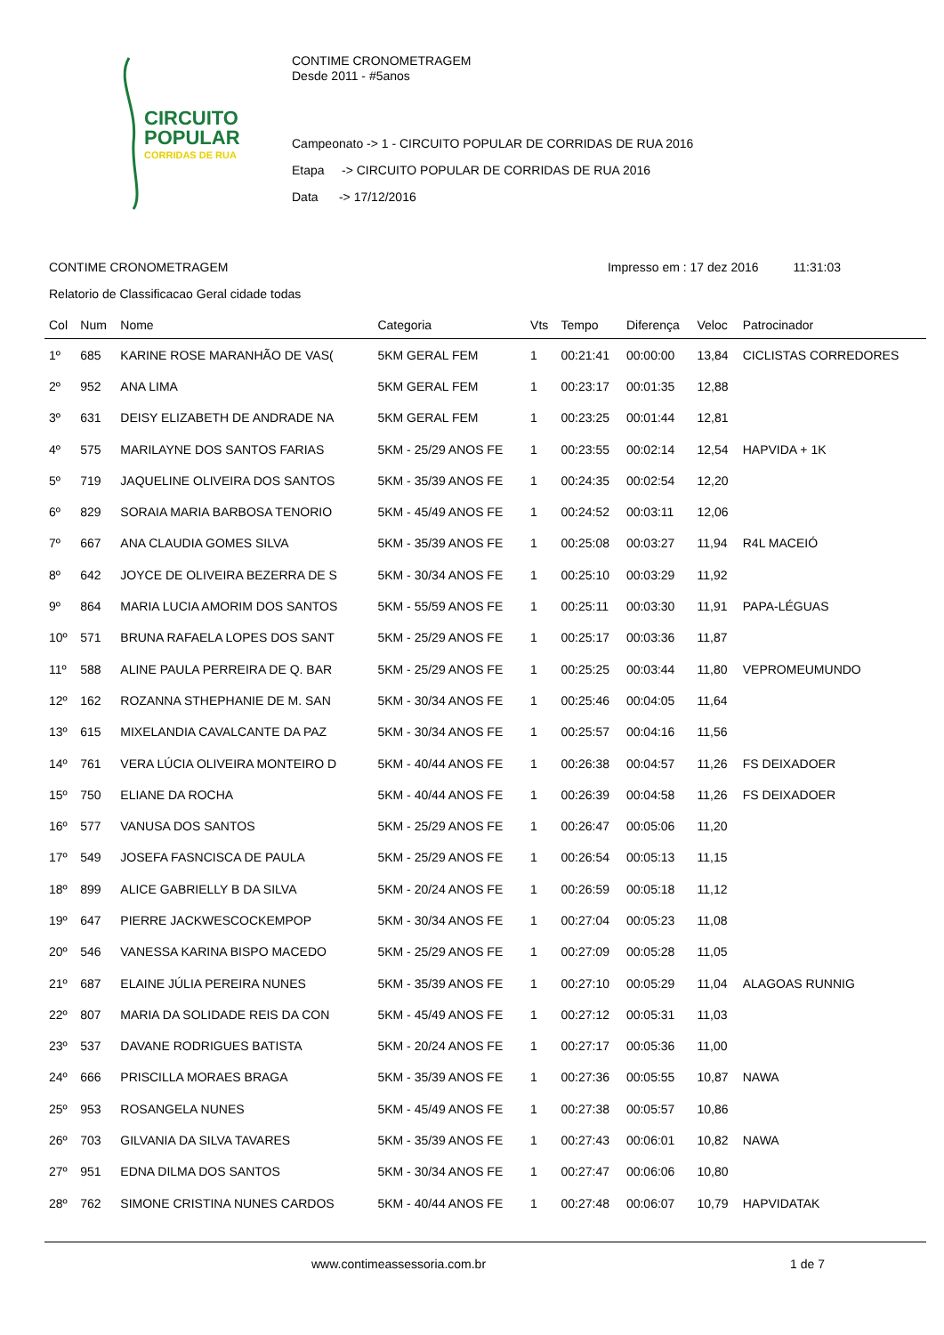CIRCUITO
POPULAR
CORRIDAS DE RUA
CONTIME CRONOMETRAGEM
Desde 2011 - #5anos
Campeonato -> 1 - CIRCUITO POPULAR DE CORRIDAS DE RUA 2016
Etapa -> CIRCUITO POPULAR DE CORRIDAS DE RUA 2016
Data -> 17/12/2016
CONTIME CRONOMETRAGEM Impresso em : 17 dez 2016 11:31:03
Relatorio de Classificacao Geral cidade todas
| Col | Num | Nome | Categoria | Vts | Tempo | Diferença | Veloc | Patrocinador |
| --- | --- | --- | --- | --- | --- | --- | --- | --- |
| 1º | 685 | KARINE ROSE MARANHÃO DE VAS( | 5KM GERAL FEM | 1 | 00:21:41 | 00:00:00 | 13,84 | CICLISTAS CORREDORES |
| 2º | 952 | ANA LIMA | 5KM GERAL FEM | 1 | 00:23:17 | 00:01:35 | 12,88 | |
| 3º | 631 | DEISY ELIZABETH DE ANDRADE NA | 5KM GERAL FEM | 1 | 00:23:25 | 00:01:44 | 12,81 | |
| 4º | 575 | MARILAYNE DOS SANTOS FARIAS | 5KM - 25/29 ANOS FE | 1 | 00:23:55 | 00:02:14 | 12,54 | HAPVIDA + 1K |
| 5º | 719 | JAQUELINE OLIVEIRA DOS SANTOS | 5KM - 35/39 ANOS FE | 1 | 00:24:35 | 00:02:54 | 12,20 | |
| 6º | 829 | SORAIA MARIA BARBOSA TENORIO | 5KM - 45/49 ANOS FE | 1 | 00:24:52 | 00:03:11 | 12,06 | |
| 7º | 667 | ANA CLAUDIA GOMES SILVA | 5KM - 35/39 ANOS FE | 1 | 00:25:08 | 00:03:27 | 11,94 | R4L MACEIÓ |
| 8º | 642 | JOYCE DE OLIVEIRA BEZERRA DE S | 5KM - 30/34 ANOS FE | 1 | 00:25:10 | 00:03:29 | 11,92 | |
| 9º | 864 | MARIA LUCIA AMORIM DOS SANTOS | 5KM - 55/59 ANOS FE | 1 | 00:25:11 | 00:03:30 | 11,91 | PAPA-LÉGUAS |
| 10º | 571 | BRUNA RAFAELA LOPES DOS SANT | 5KM - 25/29 ANOS FE | 1 | 00:25:17 | 00:03:36 | 11,87 | |
| 11º | 588 | ALINE PAULA PERREIRA DE Q. BAR | 5KM - 25/29 ANOS FE | 1 | 00:25:25 | 00:03:44 | 11,80 | VEPROMEUMUNDO |
| 12º | 162 | ROZANNA STHEPHANIE DE M. SAN | 5KM - 30/34 ANOS FE | 1 | 00:25:46 | 00:04:05 | 11,64 | |
| 13º | 615 | MIXELANDIA CAVALCANTE DA PAZ | 5KM - 30/34 ANOS FE | 1 | 00:25:57 | 00:04:16 | 11,56 | |
| 14º | 761 | VERA LÚCIA OLIVEIRA MONTEIRO D | 5KM - 40/44 ANOS FE | 1 | 00:26:38 | 00:04:57 | 11,26 | FS DEIXADOER |
| 15º | 750 | ELIANE DA ROCHA | 5KM - 40/44 ANOS FE | 1 | 00:26:39 | 00:04:58 | 11,26 | FS DEIXADOER |
| 16º | 577 | VANUSA DOS SANTOS | 5KM - 25/29 ANOS FE | 1 | 00:26:47 | 00:05:06 | 11,20 | |
| 17º | 549 | JOSEFA FASNCISCA DE PAULA | 5KM - 25/29 ANOS FE | 1 | 00:26:54 | 00:05:13 | 11,15 | |
| 18º | 899 | ALICE GABRIELLY B DA SILVA | 5KM - 20/24 ANOS FE | 1 | 00:26:59 | 00:05:18 | 11,12 | |
| 19º | 647 | PIERRE JACKWESCOCKEMPOP | 5KM - 30/34 ANOS FE | 1 | 00:27:04 | 00:05:23 | 11,08 | |
| 20º | 546 | VANESSA KARINA BISPO MACEDO | 5KM - 25/29 ANOS FE | 1 | 00:27:09 | 00:05:28 | 11,05 | |
| 21º | 687 | ELAINE JÚLIA PEREIRA NUNES | 5KM - 35/39 ANOS FE | 1 | 00:27:10 | 00:05:29 | 11,04 | ALAGOAS RUNNIG |
| 22º | 807 | MARIA DA SOLIDADE REIS DA CON | 5KM - 45/49 ANOS FE | 1 | 00:27:12 | 00:05:31 | 11,03 | |
| 23º | 537 | DAVANE RODRIGUES BATISTA | 5KM - 20/24 ANOS FE | 1 | 00:27:17 | 00:05:36 | 11,00 | |
| 24º | 666 | PRISCILLA MORAES BRAGA | 5KM - 35/39 ANOS FE | 1 | 00:27:36 | 00:05:55 | 10,87 | NAWA |
| 25º | 953 | ROSANGELA NUNES | 5KM - 45/49 ANOS FE | 1 | 00:27:38 | 00:05:57 | 10,86 | |
| 26º | 703 | GILVANIA DA SILVA TAVARES | 5KM - 35/39 ANOS FE | 1 | 00:27:43 | 00:06:01 | 10,82 | NAWA |
| 27º | 951 | EDNA DILMA DOS SANTOS | 5KM - 30/34 ANOS FE | 1 | 00:27:47 | 00:06:06 | 10,80 | |
| 28º | 762 | SIMONE CRISTINA NUNES CARDOS | 5KM - 40/44 ANOS FE | 1 | 00:27:48 | 00:06:07 | 10,79 | HAPVIDATAK |
www.contimeassessoria.com.br 1 de 7